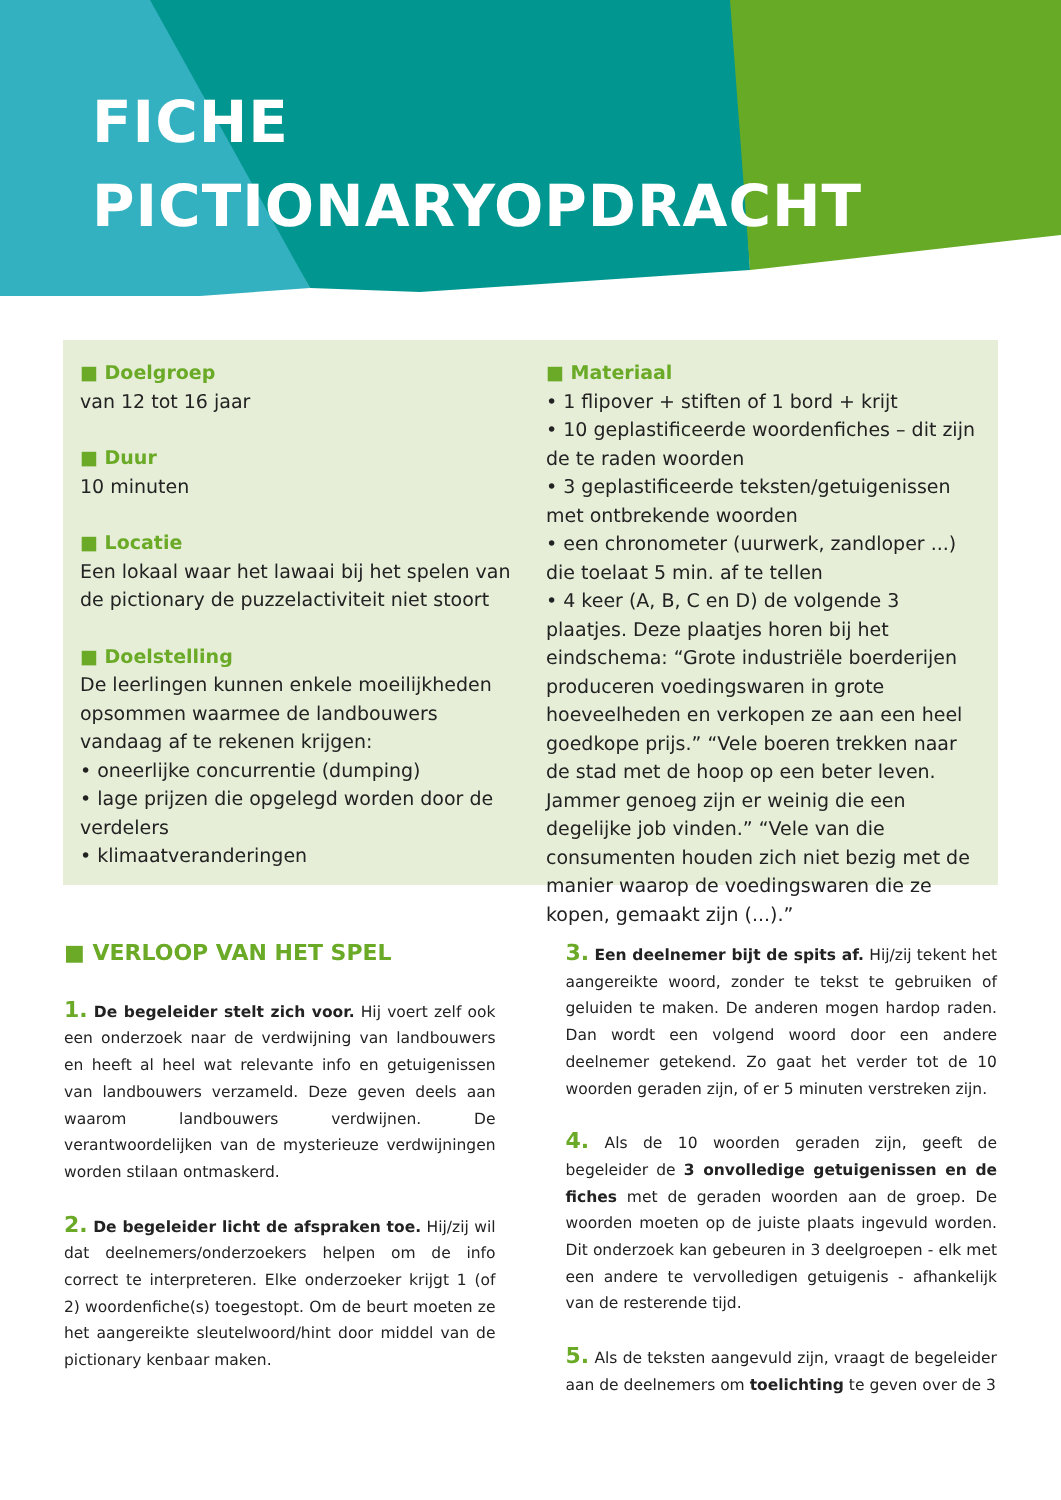FICHE
PICTIONARYOPDRACHT
■ Doelgroep
van 12 tot 16 jaar
■ Duur
10 minuten
■ Locatie
Een lokaal waar het lawaai bij het spelen van de pictionary de puzzelactiviteit niet stoort
■ Doelstelling
De leerlingen kunnen enkele moeilijkheden opsommen waarmee de landbouwers vandaag af te rekenen krijgen:
• oneerlijke concurrentie (dumping)
• lage prijzen die opgelegd worden door de verdelers
• klimaatveranderingen
■ Materiaal
• 1 flipover + stiften of 1 bord + krijt
• 10 geplastificeerde woordenfiches – dit zijn de te raden woorden
• 3 geplastificeerde teksten/getuigenissen met ontbrekende woorden
• een chronometer (uurwerk, zandloper ...) die toelaat 5 min. af te tellen
• 4 keer (A, B, C en D) de volgende 3 plaatjes. Deze plaatjes horen bij het eindschema: “Grote industriële boerderijen produceren voedingswaren in grote hoeveelheden en verkopen ze aan een heel goedkope prijs.” “Vele boeren trekken naar de stad met de hoop op een beter leven. Jammer genoeg zijn er weinig die een degelijke job vinden.” “Vele van die consumenten houden zich niet bezig met de manier waarop de voedingswaren die ze kopen, gemaakt zijn (...).”
■ VERLOOP VAN HET SPEL
1. De begeleider stelt zich voor. Hij voert zelf ook een onderzoek naar de verdwijning van landbouwers en heeft al heel wat relevante info en getuigenissen van landbouwers verzameld. Deze geven deels aan waarom landbouwers verdwijnen. De verantwoordelijken van de mysterieuze verdwijningen worden stilaan ontmaskerd.
2. De begeleider licht de afspraken toe. Hij/zij wil dat deelnemers/onderzoekers helpen om de info correct te interpreteren. Elke onderzoeker krijgt 1 (of 2) woordenfiche(s) toegestopt. Om de beurt moeten ze het aangereikte sleutelwoord/hint door middel van de pictionary kenbaar maken.
3. Een deelnemer bijt de spits af. Hij/zij tekent het aangereikte woord, zonder te tekst te gebruiken of geluiden te maken. De anderen mogen hardop raden. Dan wordt een volgend woord door een andere deelnemer getekend. Zo gaat het verder tot de 10 woorden geraden zijn, of er 5 minuten verstreken zijn.
4. Als de 10 woorden geraden zijn, geeft de begeleider de 3 onvolledige getuigenissen en de fiches met de geraden woorden aan de groep. De woorden moeten op de juiste plaats ingevuld worden. Dit onderzoek kan gebeuren in 3 deelgroepen - elk met een andere te vervolledigen getuigenis - afhankelijk van de resterende tijd.
5. Als de teksten aangevuld zijn, vraagt de begeleider aan de deelnemers om toelichting te geven over de 3